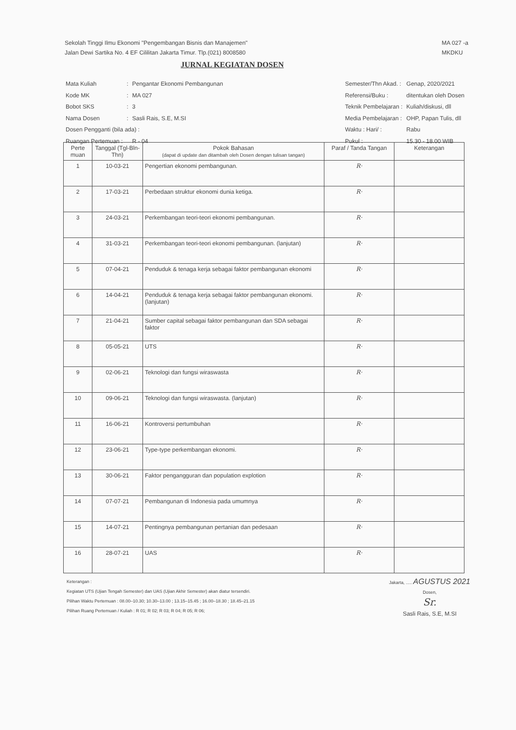Sekolah Tinggi Ilmu Ekonomi "Pengembangan Bisnis dan Manajemen"
Jalan Dewi Sartika No. 4 EF Cililitan Jakarta Timur. Tlp.(021) 8008580
MA 027 -a
MKDKU
JURNAL KEGIATAN DOSEN
| Mata Kuliah | : | Pengantar Ekonomi Pembangunan |
| Kode MK | : | MA 027 |
| Bobot SKS | : | 3 |
| Nama Dosen | : | Sasli Rais, S.E, M.SI |
| Dosen Pengganti (bila ada) : | | |
| Ruangan Pertemuan : | | R - 04 |
| Semester/Thn Akad. : | Genap, 2020/2021 |
| Referensi/Buku : | ditentukan oleh Dosen |
| Teknik Pembelajaran : | Kuliah/diskusi, dll |
| Media Pembelajaran : | OHP, Papan Tulis, dll |
| Waktu : Hari/ : | Rabu |
| Pukul : | 15.30 - 18.00 WIB |
| Perte muan | Tanggal (Tgl-Bln-Thn) | Pokok Bahasan (dapat di update dan ditambah oleh Dosen dengan tulisan tangan) | Paraf / Tanda Tangan | Keterangan |
| --- | --- | --- | --- | --- |
| 1 | 10-03-21 | Pengertian ekonomi pembangunan. | R· | |
| 2 | 17-03-21 | Perbedaan struktur ekonomi dunia ketiga. | R· | |
| 3 | 24-03-21 | Perkembangan teori-teori ekonomi pembangunan. | R· | |
| 4 | 31-03-21 | Perkembangan teori-teori ekonomi pembangunan. (lanjutan) | R· | |
| 5 | 07-04-21 | Penduduk & tenaga kerja sebagai faktor pembangunan ekonomi | R· | |
| 6 | 14-04-21 | Penduduk & tenaga kerja sebagai faktor pembangunan ekonomi. (lanjutan) | R· | |
| 7 | 21-04-21 | Sumber capital sebagai faktor pembangunan dan SDA sebagai faktor | R· | |
| 8 | 05-05-21 | UTS | R· | |
| 9 | 02-06-21 | Teknologi dan fungsi wiraswasta | R· | |
| 10 | 09-06-21 | Teknologi dan fungsi wiraswasta. (lanjutan) | R· | |
| 11 | 16-06-21 | Kontroversi pertumbuhan | R· | |
| 12 | 23-06-21 | Type-type perkembangan ekonomi. | R· | |
| 13 | 30-06-21 | Faktor pengangguran dan population explotion | R· | |
| 14 | 07-07-21 | Pembangunan di Indonesia pada umumnya | R· | |
| 15 | 14-07-21 | Pentingnya pembangunan pertanian dan pedesaan | R· | |
| 16 | 28-07-21 | UAS | R· | |
Keterangan :
Kegiatan UTS (Ujian Tengah Semester) dan UAS (Ujian Akhir Semester) akan diatur tersendiri.
Pilihan Waktu Pertemuan : 08.00–10.30; 10.30–13.00 ; 13.15–15.45 ; 16.00–18.30 ; 18.45–21.15
Pilihan Ruang Pertemuan / Kuliah : R 01; R 02; R 03; R 04; R 05; R 06;
Jakarta, ..... AGUSTUS 2021
Dosen,
Sr.
Sasli Rais, S.E, M.SI